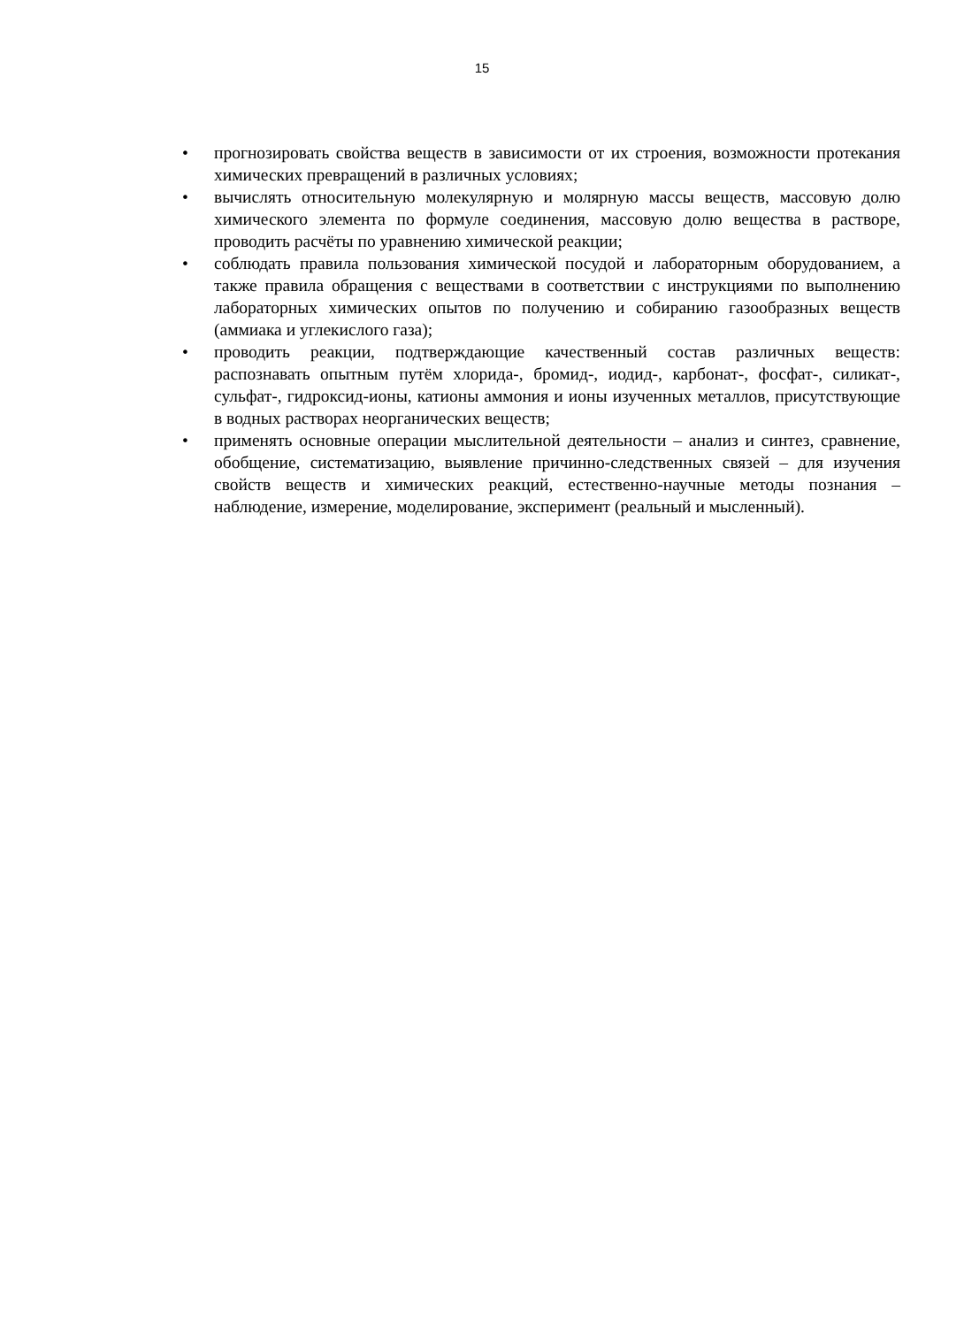15
• прогнозировать свойства веществ в зависимости от их строения, возможности протекания химических превращений в различных условиях;
• вычислять относительную молекулярную и молярную массы веществ, массовую долю химического элемента по формуле соединения, массовую долю вещества в растворе, проводить расчёты по уравнению химической реакции;
• соблюдать правила пользования химической посудой и лабораторным оборудованием, а также правила обращения с веществами в соответствии с инструкциями по выполнению лабораторных химических опытов по получению и собиранию газообразных веществ (аммиака и углекислого газа);
• проводить реакции, подтверждающие качественный состав различных веществ: распознавать опытным путём хлорида-, бромид-, иодид-, карбонат-, фосфат-, силикат-, сульфат-, гидроксид-ионы, катионы аммония и ионы изученных металлов, присутствующие в водных растворах неорганических веществ;
• применять основные операции мыслительной деятельности – анализ и синтез, сравнение, обобщение, систематизацию, выявление причинно-следственных связей – для изучения свойств веществ и химических реакций, естественно-научные методы познания – наблюдение, измерение, моделирование, эксперимент (реальный и мысленный).